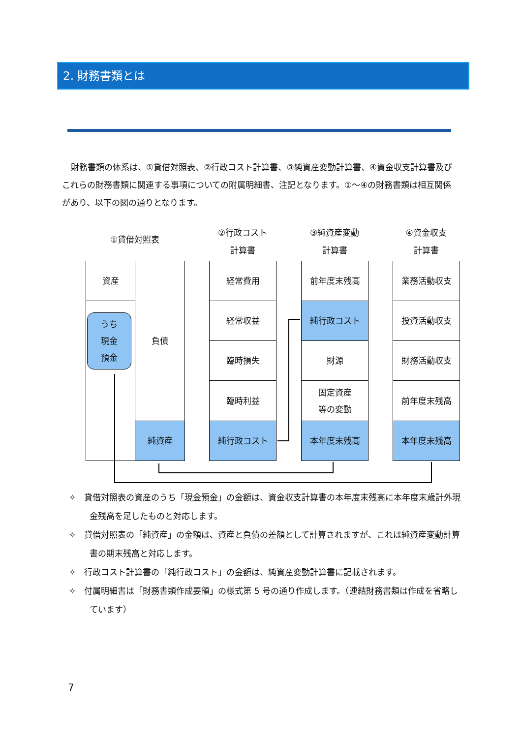2. 財務書類とは
財務書類の体系は、①貸借対照表、②行政コスト計算書、③純資産変動計算書、④資金収支計算書及びこれらの財務書類に関連する事項についての附属明細書、注記となります。①～④の財務書類は相互関係があり、以下の図の通りとなります。
①貸借対照表
②行政コスト
計算書
③純資産変動
計算書
④資金収支
計算書
資産
うち
現金
預金
負債
純資産
経常費用
経常収益
臨時損失
臨時利益
純行政コスト
前年度末残高
純行政コスト
財源
固定資産
等の変動
本年度末残高
業務活動収支
投資活動収支
財務活動収支
前年度末残高
本年度末残高
✧　貸借対照表の資産のうち「現金預金」の金額は、資金収支計算書の本年度末残高に本年度末歳計外現金残高を足したものと対応します。
✧　貸借対照表の「純資産」の金額は、資産と負債の差額として計算されますが、これは純資産変動計算書の期末残高と対応します。
✧　行政コスト計算書の「純行政コスト」の金額は、純資産変動計算書に記載されます。
✧　付属明細書は「財務書類作成要領」の様式第 5 号の通り作成します。（連結財務書類は作成を省略しています）
7